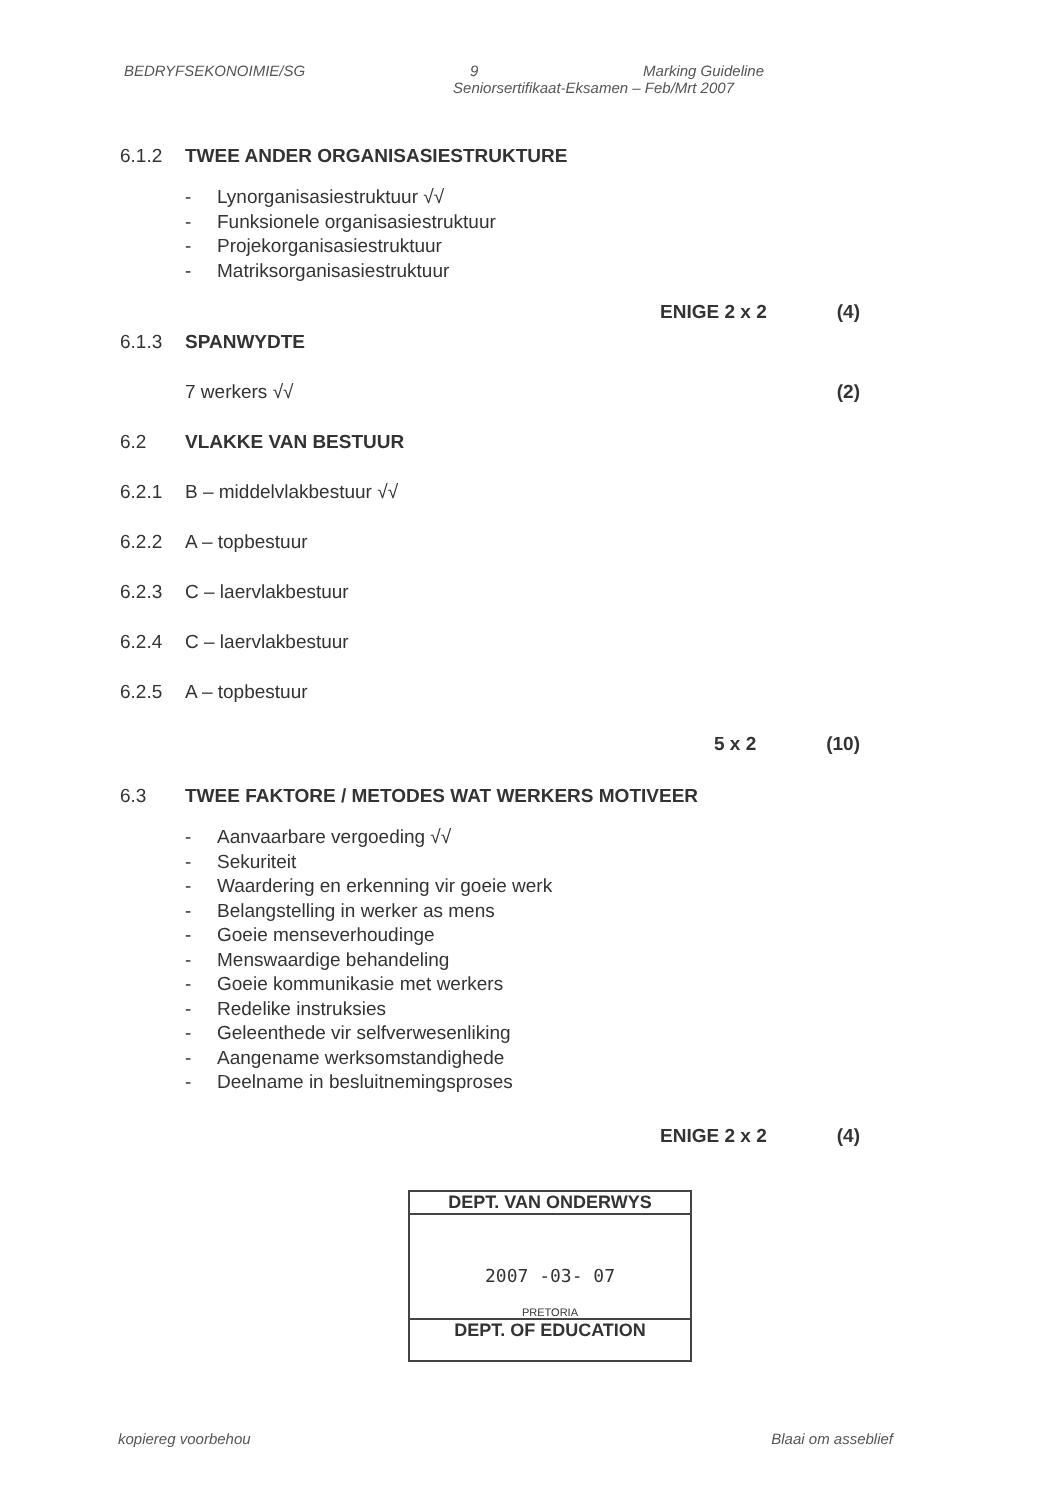BEDRYFSEKONOIMIE/SG 9 Marking Guideline
Seniorsertifikaat-Eksamen – Feb/Mrt 2007
6.1.2 TWEE ANDER ORGANISASIESTRUKTURE
- Lynorganisasiestruktuur √√
- Funksionele organisasiestruktuur
- Projekorganisasiestruktuur
- Matriksorganisasiestruktuur
ENIGE 2 x 2 (4)
6.1.3 SPANWYDTE
7 werkers √√ (2)
6.2 VLAKKE VAN BESTUUR
6.2.1 B – middelvlakbestuur √√
6.2.2 A – topbestuur
6.2.3 C – laervlakbestuur
6.2.4 C – laervlakbestuur
6.2.5 A – topbestuur
5 x 2 (10)
6.3 TWEE FAKTORE / METODES WAT WERKERS MOTIVEER
- Aanvaarbare vergoeding √√
- Sekuriteit
- Waardering en erkenning vir goeie werk
- Belangstelling in werker as mens
- Goeie menseverhoudinge
- Menswaardige behandeling
- Goeie kommunikasie met werkers
- Redelike instruksies
- Geleenthede vir selfverwesenliking
- Aangename werksomstandighede
- Deelname in besluitnemingsproses
ENIGE 2 x 2 (4)
DEPT. VAN ONDERWYS
2007 -03- 07
PRETORIA
DEPT. OF EDUCATION
kopiereg voorbehou Blaai om asseblief